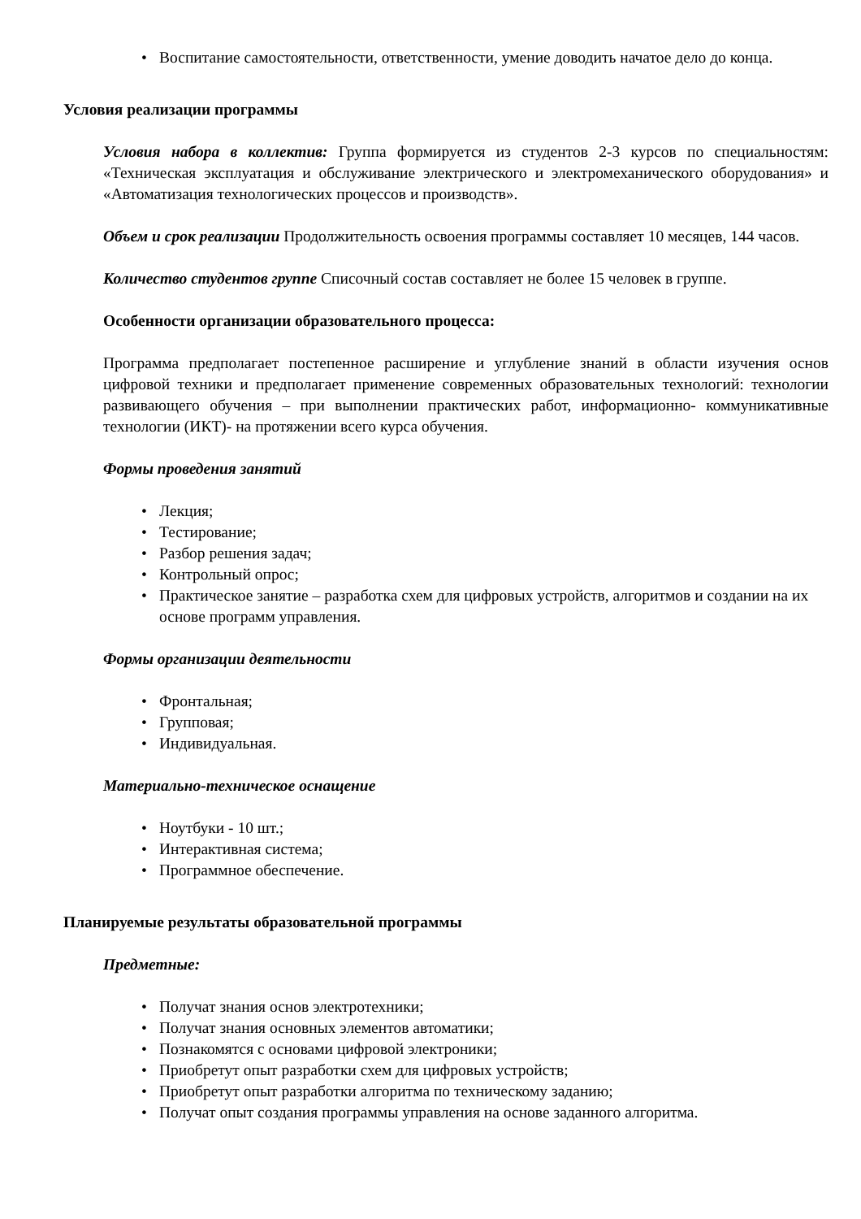• Воспитание самостоятельности, ответственности, умение доводить начатое дело до конца.
Условия реализации программы
Условия набора в коллектив: Группа формируется из студентов 2-3 курсов по специальностям: «Техническая эксплуатация и обслуживание электрического и электромеханического оборудования» и «Автоматизация технологических процессов и производств».
Объем и срок реализации Продолжительность освоения программы составляет 10 месяцев, 144 часов.
Количество студентов группе Списочный состав составляет не более 15 человек в группе.
Особенности организации образовательного процесса:
Программа предполагает постепенное расширение и углубление знаний в области изучения основ цифровой техники и предполагает применение современных образовательных технологий: технологии развивающего обучения – при выполнении практических работ, информационно- коммуникативные технологии (ИКТ)- на протяжении всего курса обучения.
Формы проведения занятий
• Лекция;
• Тестирование;
• Разбор решения задач;
• Контрольный опрос;
• Практическое занятие – разработка схем для цифровых устройств, алгоритмов и создании на их основе программ управления.
Формы организации деятельности
• Фронтальная;
• Групповая;
• Индивидуальная.
Материально-техническое оснащение
• Ноутбуки - 10 шт.;
• Интерактивная система;
• Программное обеспечение.
Планируемые результаты образовательной программы
Предметные:
• Получат знания основ электротехники;
• Получат знания основных элементов автоматики;
• Познакомятся с основами цифровой электроники;
• Приобретут опыт разработки схем для цифровых устройств;
• Приобретут опыт разработки алгоритма по техническому заданию;
• Получат опыт создания программы управления на основе заданного алгоритма.